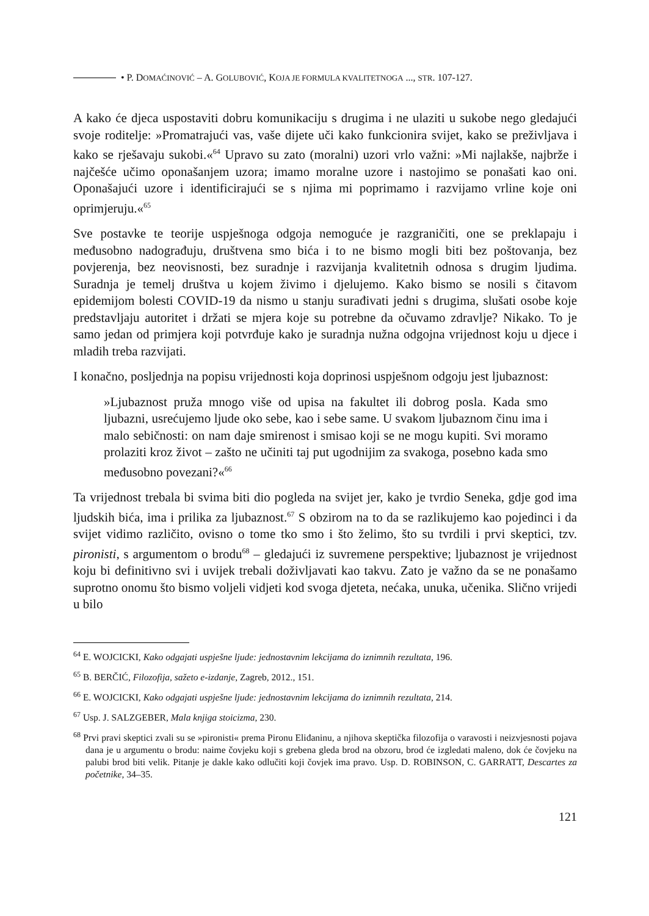• P. DOMAĆINOVIĆ – A. GOLUBOVIĆ, KOJA JE FORMULA KVALITETNOGA ..., STR. 107-127.
A kako će djeca uspostaviti dobru komunikaciju s drugima i ne ulaziti u sukobe nego gledajući svoje roditelje: »Promatrajući vas, vaše dijete uči kako funkcionira svijet, kako se preživljava i kako se rješavaju sukobi.«<sup>64</sup> Upravo su zato (moralni) uzori vrlo važni: »Mi najlakše, najbrže i najčešće učimo oponašanjem uzora; imamo moralne uzore i nastojimo se ponašati kao oni. Oponašajući uzore i identificirajući se s njima mi poprimamo i razvijamo vrline koje oni oprimjeruju.«<sup>65</sup>
Sve postavke te teorije uspješnoga odgoja nemoguće je razgraničiti, one se preklapaju i međusobno nadograđuju, društvena smo bića i to ne bismo mogli biti bez poštovanja, bez povjerenja, bez neovisnosti, bez suradnje i razvijanja kvalitetnih odnosa s drugim ljudima. Suradnja je temelj društva u kojem živimo i djelujemo. Kako bismo se nosili s čitavom epidemijom bolesti COVID-19 da nismo u stanju surađivati jedni s drugima, slušati osobe koje predstavljaju autoritet i držati se mjera koje su potrebne da očuvamo zdravlje? Nikako. To je samo jedan od primjera koji potvrđuje kako je suradnja nužna odgojna vrijednost koju u djece i mladih treba razvijati.
I konačno, posljednja na popisu vrijednosti koja doprinosi uspješnom odgoju jest ljubaznost:
»Ljubaznost pruža mnogo više od upisa na fakultet ili dobrog posla. Kada smo ljubazni, usrećujemo ljude oko sebe, kao i sebe same. U svakom ljubaznom činu ima i malo sebičnosti: on nam daje smirenost i smisao koji se ne mogu kupiti. Svi moramo prolaziti kroz život – zašto ne učiniti taj put ugodnijim za svakoga, posebno kada smo međusobno povezani?«<sup>66</sup>
Ta vrijednost trebala bi svima biti dio pogleda na svijet jer, kako je tvrdio Seneka, gdje god ima ljudskih bića, ima i prilika za ljubaznost.<sup>67</sup> S obzirom na to da se razlikujemo kao pojedinci i da svijet vidimo različito, ovisno o tome tko smo i što želimo, što su tvrdili i prvi skeptici, tzv. pironisti, s argumentom o brodu<sup>68</sup> – gledajući iz suvremene perspektive; ljubaznost je vrijednost koju bi definitivno svi i uvijek trebali doživljavati kao takvu. Zato je važno da se ne ponašamo suprotno onomu što bismo voljeli vidjeti kod svoga djeteta, nećaka, unuka, učenika. Slično vrijedi u bilo
<sup>64</sup> E. WOJCICKI, Kako odgajati uspješne ljude: jednostavnim lekcijama do iznimnih rezultata, 196.
<sup>65</sup> B. BERČIĆ, Filozofija, sažeto e-izdanje, Zagreb, 2012., 151.
<sup>66</sup> E. WOJCICKI, Kako odgajati uspješne ljude: jednostavnim lekcijama do iznimnih rezultata, 214.
<sup>67</sup> Usp. J. SALZGEBER, Mala knjiga stoicizma, 230.
<sup>68</sup> Prvi pravi skeptici zvali su se »pironisti« prema Pironu Eliđaninu, a njihova skeptička filozofija o varavosti i neizvjesnosti pojava dana je u argumentu o brodu: naime čovjeku koji s grebena gleda brod na obzoru, brod će izgledati maleno, dok će čovjeku na palubi brod biti velik. Pitanje je dakle kako odlučiti koji čovjek ima pravo. Usp. D. ROBINSON, C. GARRATT, Descartes za početnike, 34–35.
121